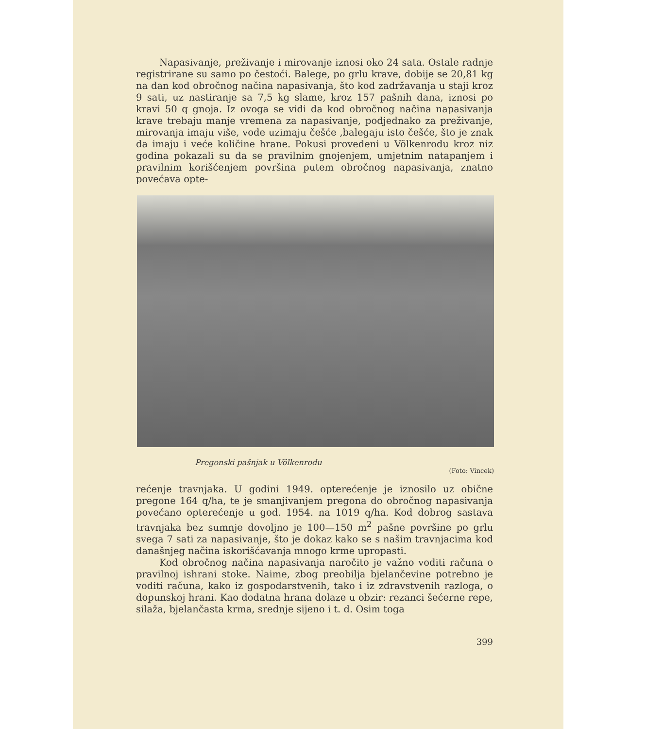Napasivanje, preživanje i mirovanje iznosi oko 24 sata. Ostale radnje registrirane su samo po čestoći. Balege, po grlu krave, dobije se 20,81 kg na dan kod obročnog načina napasivanja, što kod zadržavanja u staji kroz 9 sati, uz nastiranje sa 7,5 kg slame, kroz 157 pašnih dana, iznosi po kravi 50 q gnoja. Iz ovoga se vidi da kod obročnog načina napasivanja krave trebaju manje vremena za napasivanje, podjednako za preživanje, mirovanja imaju više, vode uzimaju češće ,balegaju isto češće, što je znak da imaju i veće količine hrane. Pokusi provedeni u Völkenrodu kroz niz godina pokazali su da se pravilnim gnojenjem, umjetnim natapanjem i pravilnim korišćenjem površina putem obročnog napasivanja, znatno povećava opte-
Pregonski pašnjak u Völkenrodu
(Foto: Vincek)
rećenje travnjaka. U godini 1949. opterećenje je iznosilo uz obične pregone 164 q/ha, te je smanjivanjem pregona do obročnog napasivanja povećano opterećenje u god. 1954. na 1019 q/ha. Kod dobrog sastava travnjaka bez sumnje dovoljno je 100—150 m<sup>2</sup> pašne površine po grlu svega 7 sati za napasivanje, što je dokaz kako se s našim travnjacima kod današnjeg načina iskorišćavanja mnogo krme upropasti.
Kod obročnog načina napasivanja naročito je važno voditi računa o pravilnoj ishrani stoke. Naime, zbog preobilja bjelančevine potrebno je voditi računa, kako iz gospodarstvenih, tako i iz zdravstvenih razloga, o dopunskoj hrani. Kao dodatna hrana dolaze u obzir: rezanci šećerne repe, silaža, bjelančasta krma, srednje sijeno i t. d. Osim toga
399